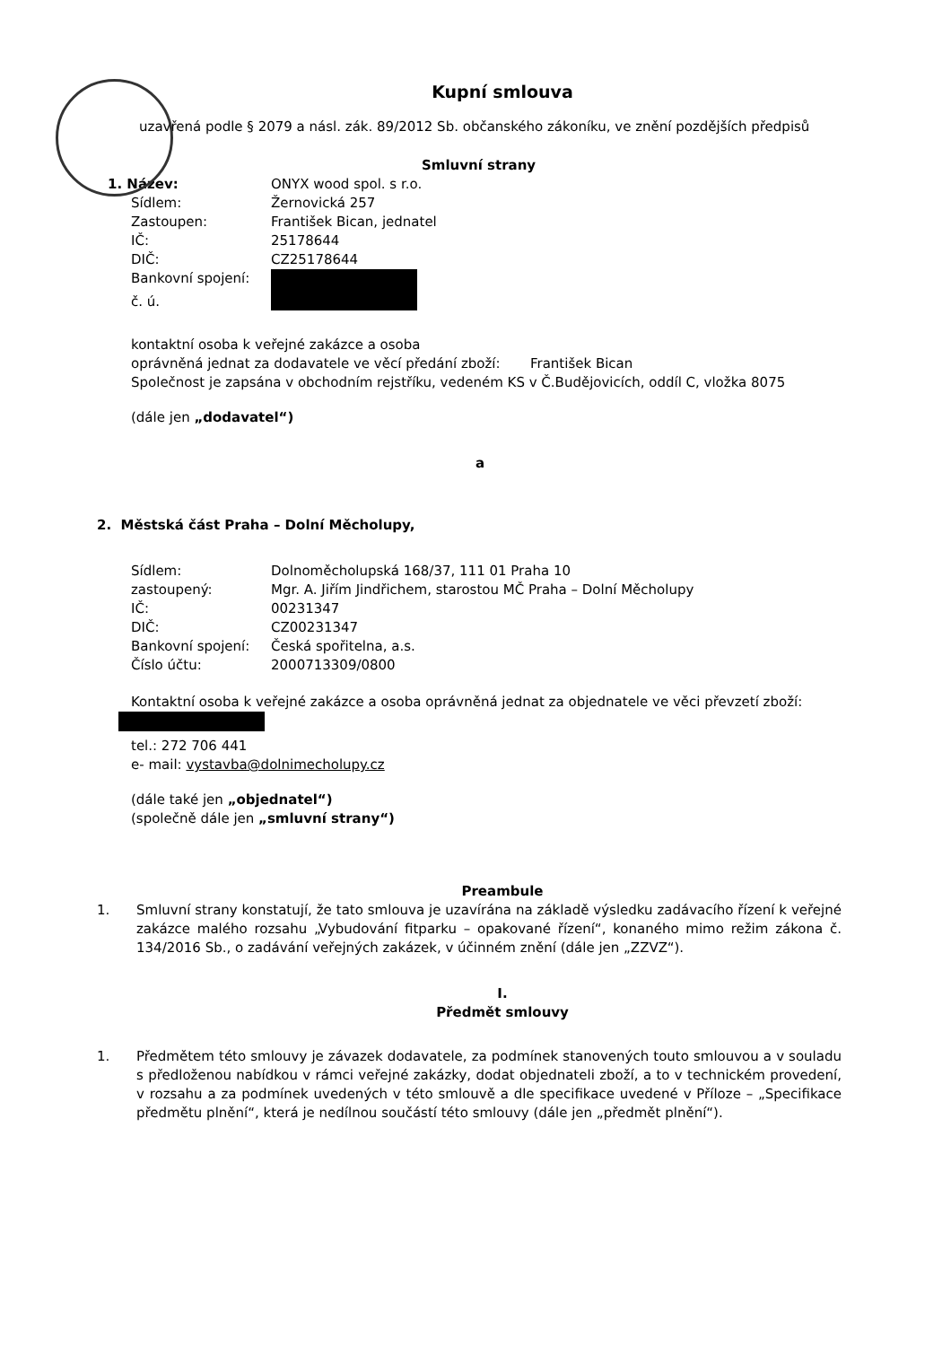Kupní smlouva
uzavřená podle § 2079 a násl. zák. 89/2012 Sb. občanského zákoníku, ve znění pozdějších předpisů
Smluvní strany
| 1. Název: | ONYX wood spol. s r.o. |
| Sídlem: | Žernovická 257 |
| Zastoupen: | František Bican, jednatel |
| IČ: | 25178644 |
| DIČ: | CZ25178644 |
| Bankovní spojení: | |
| č. ú. | |
kontaktní osoba k veřejné zakázce a osoba
oprávněná jednat za dodavatele ve věcí předání zboží: František Bican
Společnost je zapsána v obchodním rejstříku, vedeném KS v Č.Budějovicích, oddíl C, vložka 8075
(dále jen „dodavatel“)
a
2. Městská část Praha – Dolní Měcholupy,
| Sídlem: | Dolnoměcholupská 168/37, 111 01 Praha 10 |
| zastoupený: | Mgr. A. Jiřím Jindřichem, starostou MČ Praha – Dolní Měcholupy |
| IČ: | 00231347 |
| DIČ: | CZ00231347 |
| Bankovní spojení: | Česká spořitelna, a.s. |
| Číslo účtu: | 2000713309/0800 |
Kontaktní osoba k veřejné zakázce a osoba oprávněná jednat za objednatele ve věci převzetí zboží:
tel.: 272 706 441
e- mail: vystavba@dolnimecholupy.cz
(dále také jen „objednatel“)
(společně dále jen „smluvní strany“)
Preambule
1. Smluvní strany konstatují, že tato smlouva je uzavírána na základě výsledku zadávacího řízení k veřejné zakázce malého rozsahu „Vybudování fitparku – opakované řízení“, konaného mimo režim zákona č. 134/2016 Sb., o zadávání veřejných zakázek, v účinném znění (dále jen „ZZVZ“).
I.
Předmět smlouvy
1. Předmětem této smlouvy je závazek dodavatele, za podmínek stanovených touto smlouvou a v souladu s předloženou nabídkou v rámci veřejné zakázky, dodat objednateli zboží, a to v technickém provedení, v rozsahu a za podmínek uvedených v této smlouvě a dle specifikace uvedené v Příloze – „Specifikace předmětu plnění“, která je nedílnou součástí této smlouvy (dále jen „předmět plnění“).